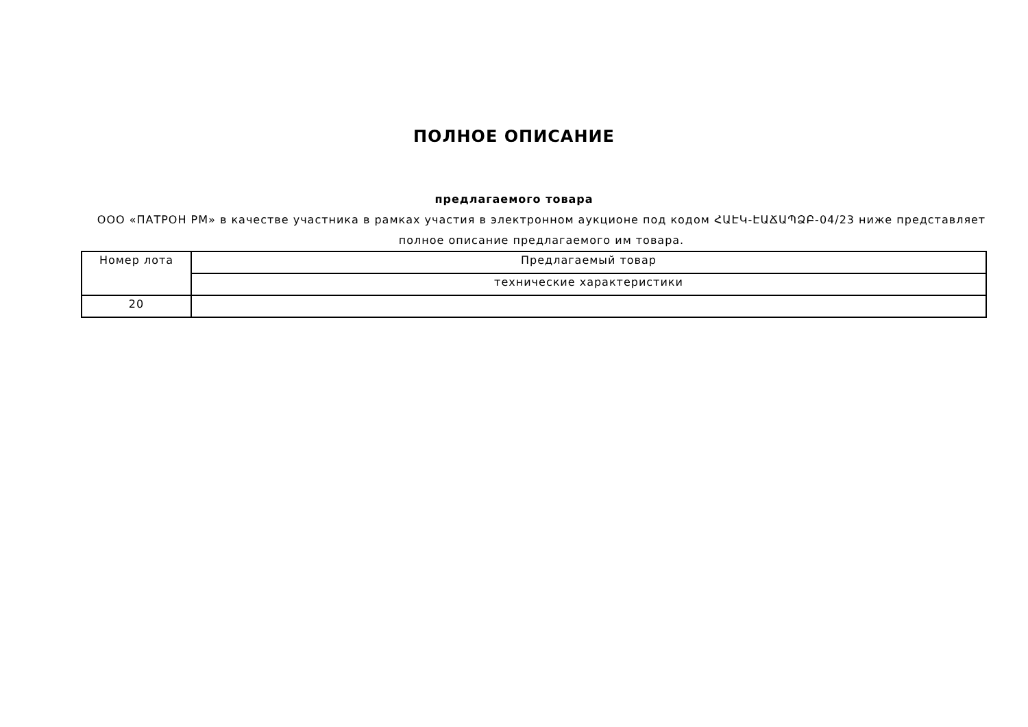ПОЛНОЕ ОПИСАНИЕ
предлагаемого товара
ООО «ПАТРОН РМ» в качестве участника в рамках участия в электронном аукционе под кодом ՀԱԷԿ-ԷԱՃԱՊՁԲ-04/23 ниже представляет полное описание предлагаемого им товара.
| Номер лота | Предлагаемый товар |
| | технические характеристики |
| 20 | |